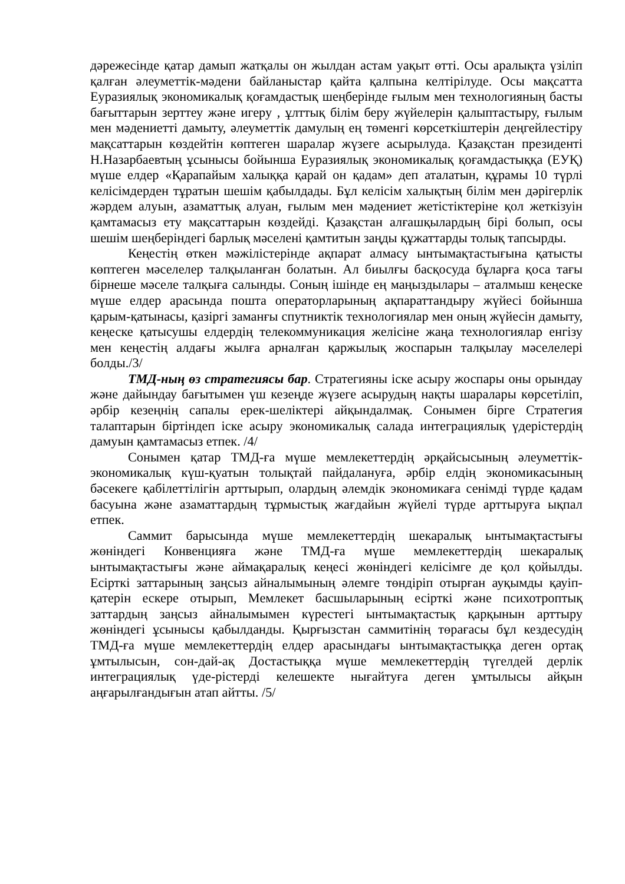дәрежесінде қатар дамып жатқалы он жылдан астам уақыт өтті. Осы аралықта үзіліп қалған әлеуметтік-мәдени байланыстар қайта қалпына келтірілуде. Осы мақсатта Еуразиялық экономикалық қоғамдастық шеңберінде ғылым мен технологияның басты бағыттарын зерттеу және игеру , ұлттық білім беру жүйелерін қалыптастыру, ғылым мен мәдениетті дамыту, әлеуметтік дамулың ең төменгі көрсеткіштерін деңгейлестіру мақсаттарын көздейтін көптеген шаралар жүзеге асырылуда. Қазақстан президенті Н.Назарбаевтың ұсынысы бойынша Еуразиялық экономикалық қоғамдастыққа (ЕУҚ) мүше елдер «Қарапайым халыққа қарай он қадам» деп аталатын, құрамы 10 түрлі келісімдерден тұратын шешім қабылдады. Бұл келісім халықтың білім мен дәрігерлік жәрдем алуын, азаматтық алуан, ғылым мен мәдениет жетістіктеріне қол жеткізуін қамтамасыз ету мақсаттарын көздейді. Қазақстан алғашқылардың бірі болып, осы шешім шеңберіндегі барлық мәселені қамтитын заңды құжаттарды толық тапсырды.
Кеңестің өткен мәжілістерінде ақпарат алмасу ынтымақтастығына қатысты көптеген мәселелер талқыланған болатын. Ал биылғы басқосуда бұларға қоса тағы бірнеше мәселе талқыға салынды. Соның ішінде ең маңыздылары – аталмыш кеңеске мүше елдер арасында пошта операторларының ақпараттандыру жүйесі бойынша қарым-қатынасы, қазіргі заманғы спутниктік технологиялар мен оның жүйесін дамыту, кеңеске қатысушы елдердің телекоммуникация желісіне жаңа технологиялар енгізу мен кеңестің алдағы жылға арналған қаржылық жоспарын талқылау мәселелері болды./3/
ТМД-ның өз стратегиясы бар. Стратегияны іске асыру жоспары оны орындау және дайындау бағытымен үш кезеңде жүзеге асырудың нақты шаралары көрсетіліп, әрбір кезеңнің сапалы ерек-шеліктері айқындалмақ. Сонымен бірге Стратегия талаптарын біртіндеп іске асыру экономикалық салада интеграциялық үдерістердің дамуын қамтамасыз етпек. /4/
Сонымен қатар ТМД-ға мүше мемлекеттердің әрқайсысының әлеуметтік-экономикалық күш-қуатын толықтай пайдалануға, әрбір елдің экономикасының бәсекеге қабілеттілігін арттырып, олардың әлемдік экономикаға сенімді түрде қадам басуына және азаматтардың тұрмыстық жағдайын жүйелі түрде арттыруға ықпал етпек.
Саммит барысында мүше мемлекеттердің шекаралық ынтымақтастығы жөніндегі Конвенцияға және ТМД-ға мүше мемлекеттердің шекаралық ынтымақтастығы және аймақаралық кеңесі жөніндегі келісімге де қол қойылды. Есірткі заттарының заңсыз айналымының әлемге төндіріп отырған ауқымды қауіп-қатерін ескере отырып, Мемлекет басшыларының есірткі және психотроптық заттардың заңсыз айналымымен күрестегі ынтымақтастық қарқынын арттыру жөніндегі ұсынысы қабылданды. Қырғызстан саммитінің төрағасы бұл кездесудің ТМД-ға мүше мемлекеттердің елдер арасындағы ынтымақтастыққа деген ортақ ұмтылысын, сон-дай-ақ Достастыққа мүше мемлекеттердің түгелдей дерлік интеграциялық үде-рістерді келешекте нығайтуға деген ұмтылысы айқын аңғарылғандығын атап айтты. /5/